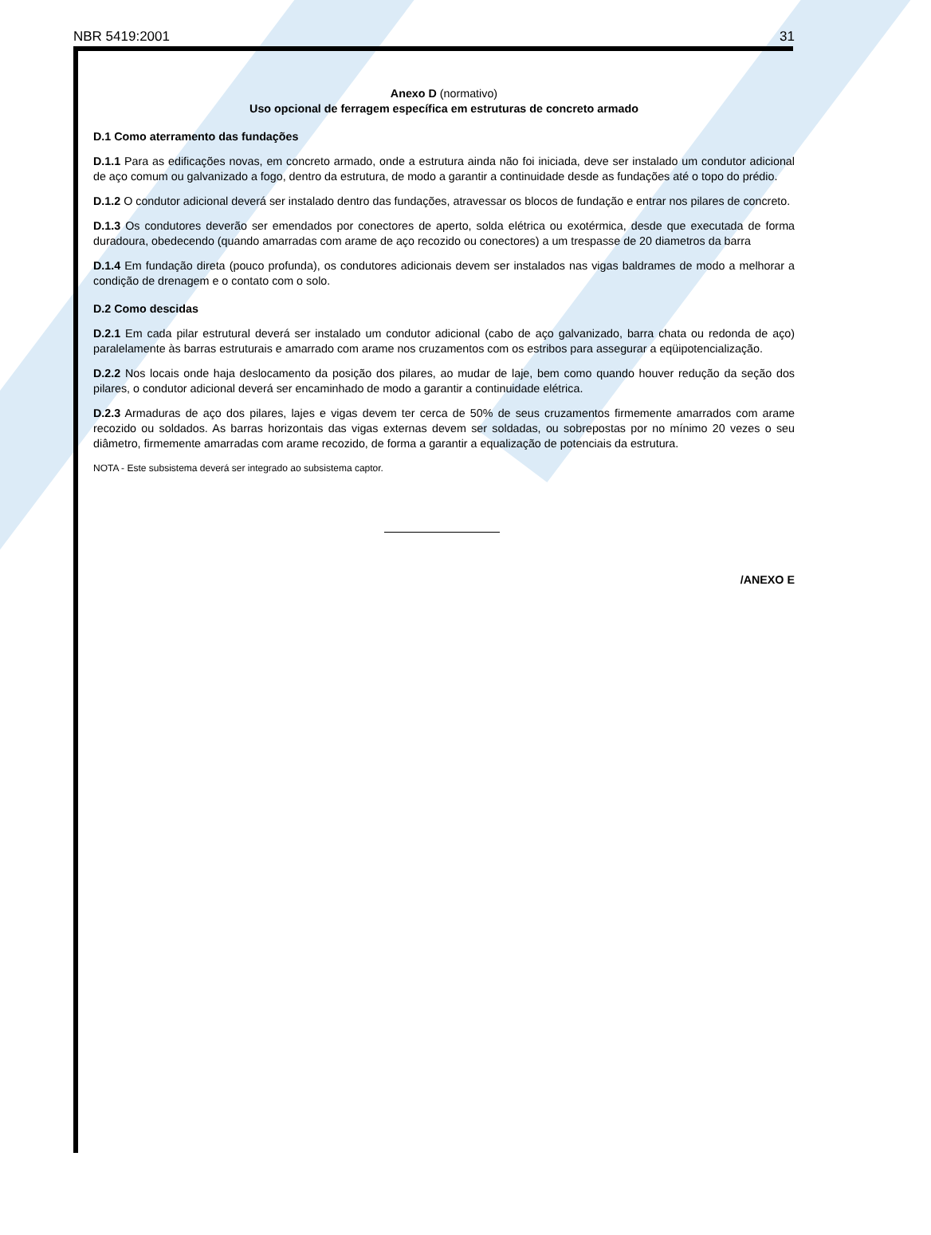NBR 5419:2001 31
Anexo D (normativo)
Uso opcional de ferragem específica em estruturas de concreto armado
D.1 Como aterramento das fundações
D.1.1 Para as edificações novas, em concreto armado, onde a estrutura ainda não foi iniciada, deve ser instalado um condutor adicional de aço comum ou galvanizado a fogo, dentro da estrutura, de modo a garantir a continuidade desde as fundações até o topo do prédio.
D.1.2 O condutor adicional deverá ser instalado dentro das fundações, atravessar os blocos de fundação e entrar nos pilares de concreto.
D.1.3 Os condutores deverão ser emendados por conectores de aperto, solda elétrica ou exotérmica, desde que executada de forma duradoura, obedecendo (quando amarradas com arame de aço recozido ou conectores) a um trespasse de 20 diametros da barra
D.1.4 Em fundação direta (pouco profunda), os condutores adicionais devem ser instalados nas vigas baldrames de modo a melhorar a condição de drenagem e o contato com o solo.
D.2 Como descidas
D.2.1 Em cada pilar estrutural deverá ser instalado um condutor adicional (cabo de aço galvanizado, barra chata ou redonda de aço) paralelamente às barras estruturais e amarrado com arame nos cruzamentos com os estribos para assegurar a eqüipotencialização.
D.2.2 Nos locais onde haja deslocamento da posição dos pilares, ao mudar de laje, bem como quando houver redução da seção dos pilares, o condutor adicional deverá ser encaminhado de modo a garantir a continuidade elétrica.
D.2.3 Armaduras de aço dos pilares, lajes e vigas devem ter cerca de 50% de seus cruzamentos firmemente amarrados com arame recozido ou soldados. As barras horizontais das vigas externas devem ser soldadas, ou sobrepostas por no mínimo 20 vezes o seu diâmetro, firmemente amarradas com arame recozido, de forma a garantir a equalização de potenciais da estrutura.
NOTA - Este subsistema deverá ser integrado ao subsistema captor.
/ANEXO E